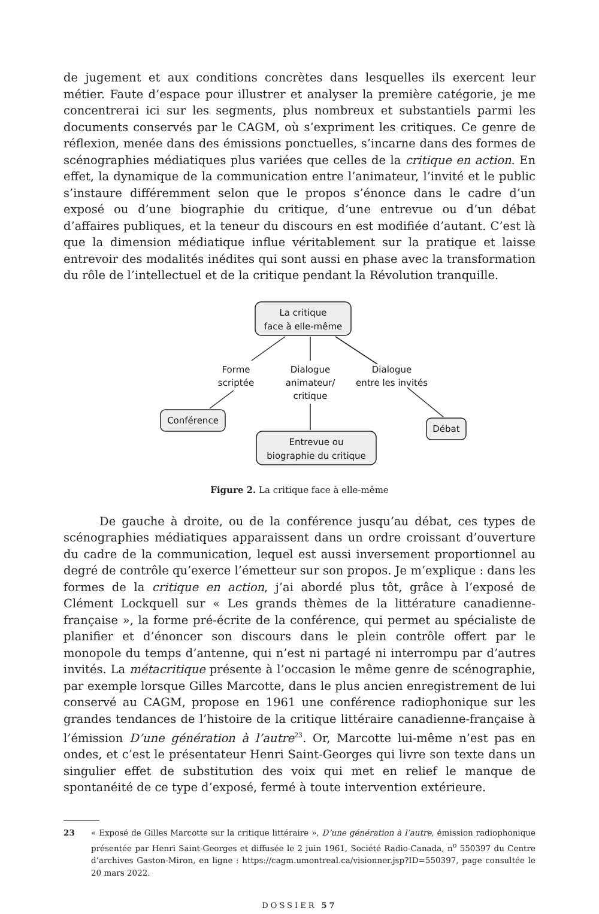de jugement et aux conditions concrètes dans lesquelles ils exercent leur métier. Faute d’espace pour illustrer et analyser la première catégorie, je me concentrerai ici sur les segments, plus nombreux et substantiels parmi les documents conservés par le CAGM, où s’expriment les critiques. Ce genre de réflexion, menée dans des émissions ponctuelles, s’incarne dans des formes de scénographies médiatiques plus variées que celles de la critique en action. En effet, la dynamique de la communication entre l’animateur, l’invité et le public s’instaure différemment selon que le propos s’énonce dans le cadre d’un exposé ou d’une biographie du critique, d’une entrevue ou d’un débat d’affaires publiques, et la teneur du discours en est modifiée d’autant. C’est là que la dimension médiatique influe véritablement sur la pratique et laisse entrevoir des modalités inédites qui sont aussi en phase avec la transformation du rôle de l’intellectuel et de la critique pendant la Révolution tranquille.
La critique
face à elle-même
Forme
scriptée
Dialogue
animateur/
critique
Dialogue
entre les invités
Conférence
Entrevue ou
biographie du critique
Débat
Figure 2. La critique face à elle-même
De gauche à droite, ou de la conférence jusqu’au débat, ces types de scénographies médiatiques apparaissent dans un ordre croissant d’ouverture du cadre de la communication, lequel est aussi inversement proportionnel au degré de contrôle qu’exerce l’émetteur sur son propos. Je m’explique : dans les formes de la critique en action, j’ai abordé plus tôt, grâce à l’exposé de Clément Lockquell sur « Les grands thèmes de la littérature canadienne-française », la forme pré-écrite de la conférence, qui permet au spécialiste de planifier et d’énoncer son discours dans le plein contrôle offert par le monopole du temps d’antenne, qui n’est ni partagé ni interrompu par d’autres invités. La métacritique présente à l’occasion le même genre de scénographie, par exemple lorsque Gilles Marcotte, dans le plus ancien enregistrement de lui conservé au CAGM, propose en 1961 une conférence radiophonique sur les grandes tendances de l’histoire de la critique littéraire canadienne-française à l’émission D’une génération à l’autre<sup>23</sup>. Or, Marcotte lui-même n’est pas en ondes, et c’est le présentateur Henri Saint-Georges qui livre son texte dans un singulier effet de substitution des voix qui met en relief le manque de spontanéité de ce type d’exposé, fermé à toute intervention extérieure.
23 « Exposé de Gilles Marcotte sur la critique littéraire », D’une génération à l’autre, émission radiophonique présentée par Henri Saint-Georges et diffusée le 2 juin 1961, Société Radio-Canada, n<sup>o</sup> 550397 du Centre d’archives Gaston-Miron, en ligne : https://cagm.umontreal.ca/visionner.jsp?ID=550397, page consultée le 20 mars 2022.
DOSSIER 57